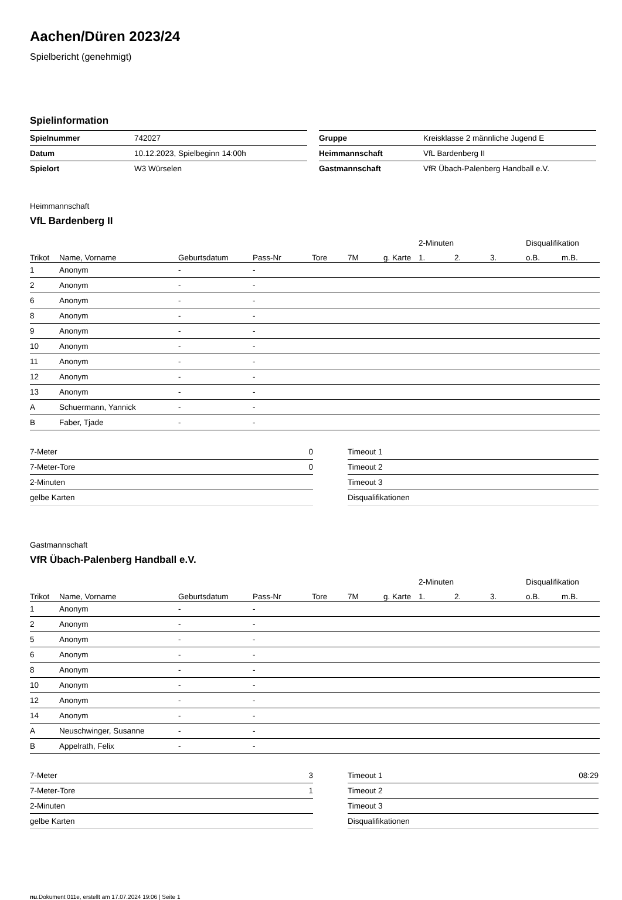Aachen/Düren 2023/24
Spielbericht (genehmigt)
Spielinformation
| Spielnummer | 742027 |
| Datum | 10.12.2023, Spielbeginn 14:00h |
| Spielort | W3 Würselen |
| Gruppe | Kreisklasse 2 männliche Jugend E |
| Heimmannschaft | VfL Bardenberg II |
| Gastmannschaft | VfR Übach-Palenberg Handball e.V. |
Heimmannschaft
VfL Bardenberg II
| | | | | | | | 2-Minuten | | | Disqualifikation | |
| --- | --- | --- | --- | --- | --- | --- | --- | --- | --- | --- | --- |
| Trikot | Name, Vorname | Geburtsdatum | Pass-Nr | Tore | 7M | g. Karte | 1. | 2. | 3. | o.B. | m.B. |
| 1 | Anonym | - | - | | | | | | | | |
| 2 | Anonym | - | - | | | | | | | | |
| 6 | Anonym | - | - | | | | | | | | |
| 8 | Anonym | - | - | | | | | | | | |
| 9 | Anonym | - | - | | | | | | | | |
| 10 | Anonym | - | - | | | | | | | | |
| 11 | Anonym | - | - | | | | | | | | |
| 12 | Anonym | - | - | | | | | | | | |
| 13 | Anonym | - | - | | | | | | | | |
| A | Schuermann, Yannick | - | - | | | | | | | | |
| B | Faber, Tjade | - | - | | | | | | | | |
| 7-Meter | 0 |
| 7-Meter-Tore | 0 |
| 2-Minuten | |
| gelbe Karten | |
| Timeout 1 | |
| Timeout 2 | |
| Timeout 3 | |
| Disqualifikationen | |
Gastmannschaft
VfR Übach-Palenberg Handball e.V.
| | | | | | | | 2-Minuten | | | Disqualifikation | |
| --- | --- | --- | --- | --- | --- | --- | --- | --- | --- | --- | --- |
| Trikot | Name, Vorname | Geburtsdatum | Pass-Nr | Tore | 7M | g. Karte | 1. | 2. | 3. | o.B. | m.B. |
| 1 | Anonym | - | - | | | | | | | | |
| 2 | Anonym | - | - | | | | | | | | |
| 5 | Anonym | - | - | | | | | | | | |
| 6 | Anonym | - | - | | | | | | | | |
| 8 | Anonym | - | - | | | | | | | | |
| 10 | Anonym | - | - | | | | | | | | |
| 12 | Anonym | - | - | | | | | | | | |
| 14 | Anonym | - | - | | | | | | | | |
| A | Neuschwinger, Susanne | - | - | | | | | | | | |
| B | Appelrath, Felix | - | - | | | | | | | | |
| 7-Meter | 3 |
| 7-Meter-Tore | 1 |
| 2-Minuten | |
| gelbe Karten | |
| Timeout 1 | 08:29 |
| Timeout 2 | |
| Timeout 3 | |
| Disqualifikationen | |
nu.Dokument 011e, erstellt am 17.07.2024 19:06 | Seite 1